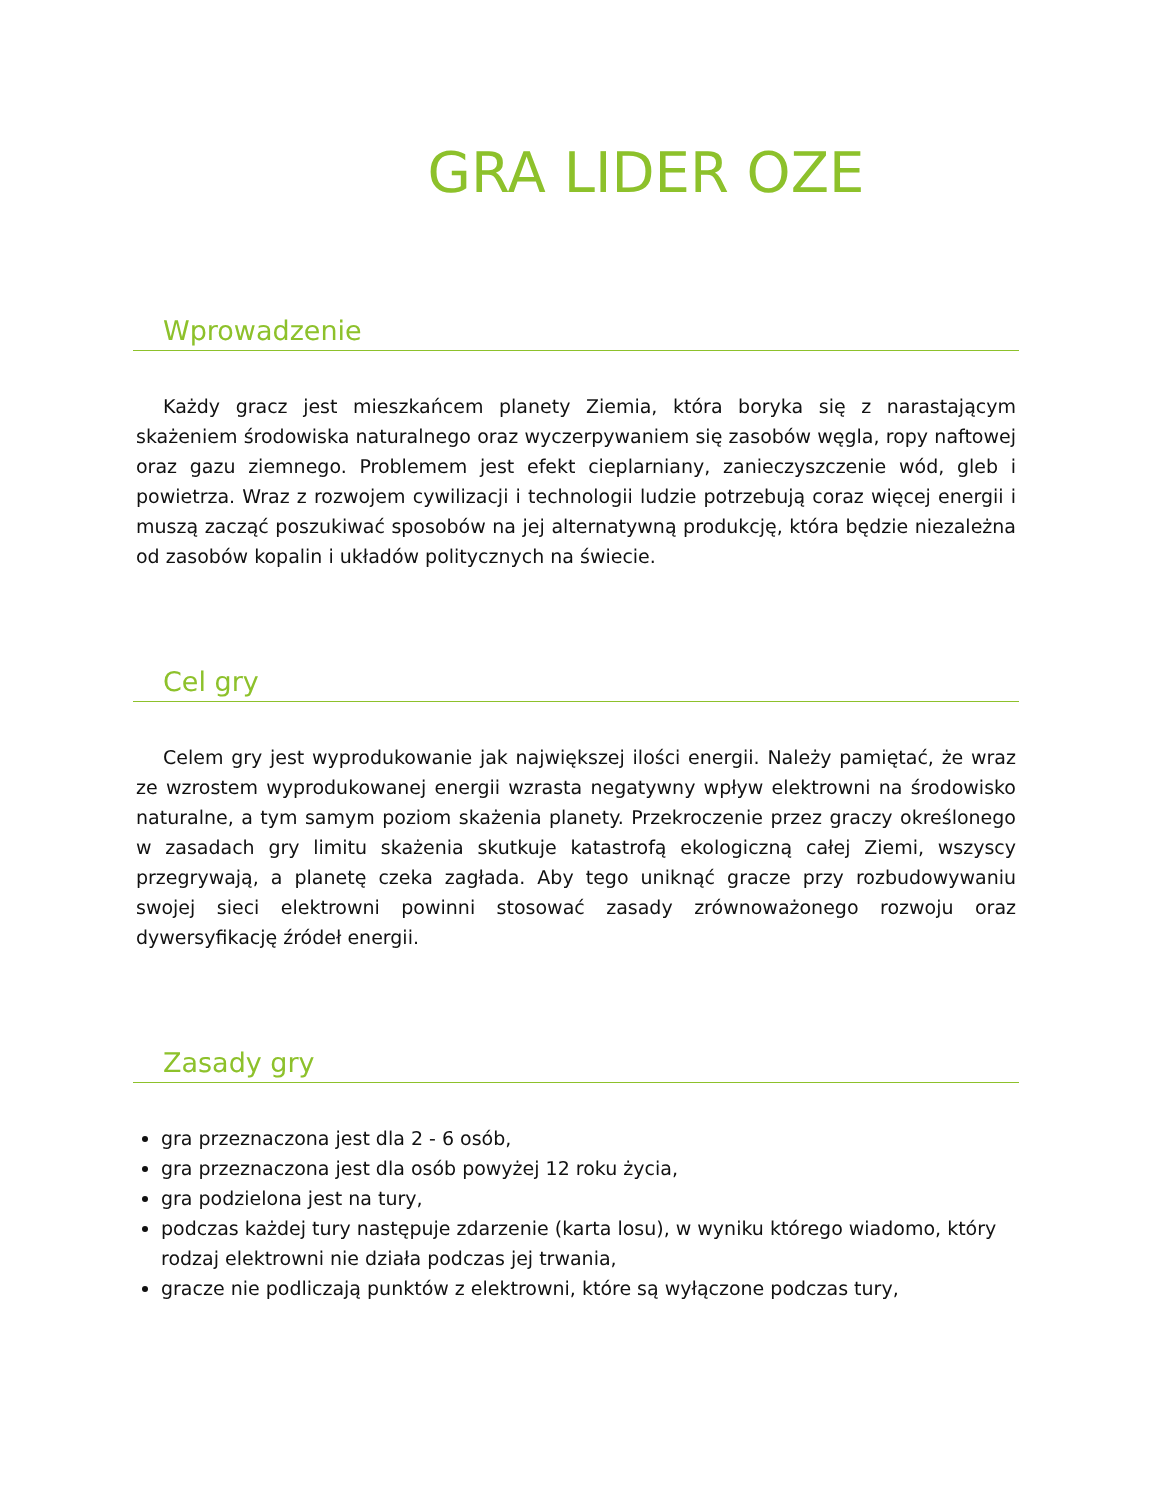GRA LIDER OZE
Wprowadzenie
Każdy gracz jest mieszkańcem planety Ziemia, która boryka się z narastającym skażeniem środowiska naturalnego oraz wyczerpywaniem się zasobów węgla, ropy naftowej oraz gazu ziemnego. Problemem jest efekt cieplarniany, zanieczyszczenie wód, gleb i powietrza. Wraz z rozwojem cywilizacji i technologii ludzie potrzebują coraz więcej energii i muszą zacząć poszukiwać sposobów na jej alternatywną produkcję, która będzie niezależna od zasobów kopalin i układów politycznych na świecie.
Cel gry
Celem gry jest wyprodukowanie jak największej ilości energii. Należy pamiętać, że wraz ze wzrostem wyprodukowanej energii wzrasta negatywny wpływ elektrowni na środowisko naturalne, a tym samym poziom skażenia planety. Przekroczenie przez graczy określonego w zasadach gry limitu skażenia skutkuje katastrofą ekologiczną całej Ziemi, wszyscy przegrywają, a planetę czeka zagłada. Aby tego uniknąć gracze przy rozbudowywaniu swojej sieci elektrowni powinni stosować zasady zrównoważonego rozwoju oraz dywersyfikację źródeł energii.
Zasady gry
gra przeznaczona jest dla 2 - 6 osób,
gra przeznaczona jest dla osób powyżej 12 roku życia,
gra podzielona jest na tury,
podczas każdej tury następuje zdarzenie (karta losu), w wyniku którego wiadomo, który rodzaj elektrowni nie działa podczas jej trwania,
gracze nie podliczają punktów z elektrowni, które są wyłączone podczas tury,